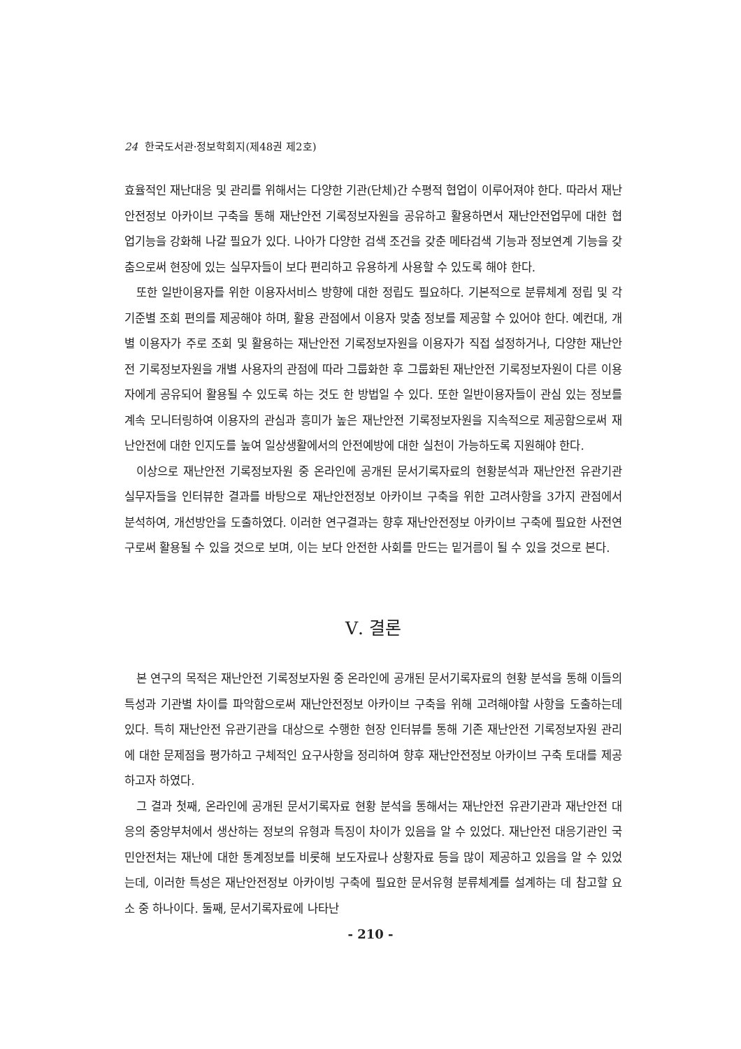24 한국도서관·정보학회지(제48권 제2호)
효율적인 재난대응 및 관리를 위해서는 다양한 기관(단체)간 수평적 협업이 이루어져야 한다. 따라서 재난안전정보 아카이브 구축을 통해 재난안전 기록정보자원을 공유하고 활용하면서 재난안전업무에 대한 협업기능을 강화해 나갈 필요가 있다. 나아가 다양한 검색 조건을 갖춘 메타검색 기능과 정보연계 기능을 갖춤으로써 현장에 있는 실무자들이 보다 편리하고 유용하게 사용할 수 있도록 해야 한다.
또한 일반이용자를 위한 이용자서비스 방향에 대한 정립도 필요하다. 기본적으로 분류체계 정립 및 각 기준별 조회 편의를 제공해야 하며, 활용 관점에서 이용자 맞춤 정보를 제공할 수 있어야 한다. 예컨대, 개별 이용자가 주로 조회 및 활용하는 재난안전 기록정보자원을 이용자가 직접 설정하거나, 다양한 재난안전 기록정보자원을 개별 사용자의 관점에 따라 그룹화한 후 그룹화된 재난안전 기록정보자원이 다른 이용자에게 공유되어 활용될 수 있도록 하는 것도 한 방법일 수 있다. 또한 일반이용자들이 관심 있는 정보를 계속 모니터링하여 이용자의 관심과 흥미가 높은 재난안전 기록정보자원을 지속적으로 제공함으로써 재난안전에 대한 인지도를 높여 일상생활에서의 안전예방에 대한 실천이 가능하도록 지원해야 한다.
이상으로 재난안전 기록정보자원 중 온라인에 공개된 문서기록자료의 현황분석과 재난안전 유관기관 실무자들을 인터뷰한 결과를 바탕으로 재난안전정보 아카이브 구축을 위한 고려사항을 3가지 관점에서 분석하여, 개선방안을 도출하였다. 이러한 연구결과는 향후 재난안전정보 아카이브 구축에 필요한 사전연구로써 활용될 수 있을 것으로 보며, 이는 보다 안전한 사회를 만드는 밑거름이 될 수 있을 것으로 본다.
Ⅴ. 결론
본 연구의 목적은 재난안전 기록정보자원 중 온라인에 공개된 문서기록자료의 현황 분석을 통해 이들의 특성과 기관별 차이를 파악함으로써 재난안전정보 아카이브 구축을 위해 고려해야할 사항을 도출하는데 있다. 특히 재난안전 유관기관을 대상으로 수행한 현장 인터뷰를 통해 기존 재난안전 기록정보자원 관리에 대한 문제점을 평가하고 구체적인 요구사항을 정리하여 향후 재난안전정보 아카이브 구축 토대를 제공하고자 하였다.
그 결과 첫째, 온라인에 공개된 문서기록자료 현황 분석을 통해서는 재난안전 유관기관과 재난안전 대응의 중앙부처에서 생산하는 정보의 유형과 특징이 차이가 있음을 알 수 있었다. 재난안전 대응기관인 국민안전처는 재난에 대한 통계정보를 비롯해 보도자료나 상황자료 등을 많이 제공하고 있음을 알 수 있었는데, 이러한 특성은 재난안전정보 아카이빙 구축에 필요한 문서유형 분류체계를 설계하는 데 참고할 요소 중 하나이다. 둘째, 문서기록자료에 나타난
- 210 -